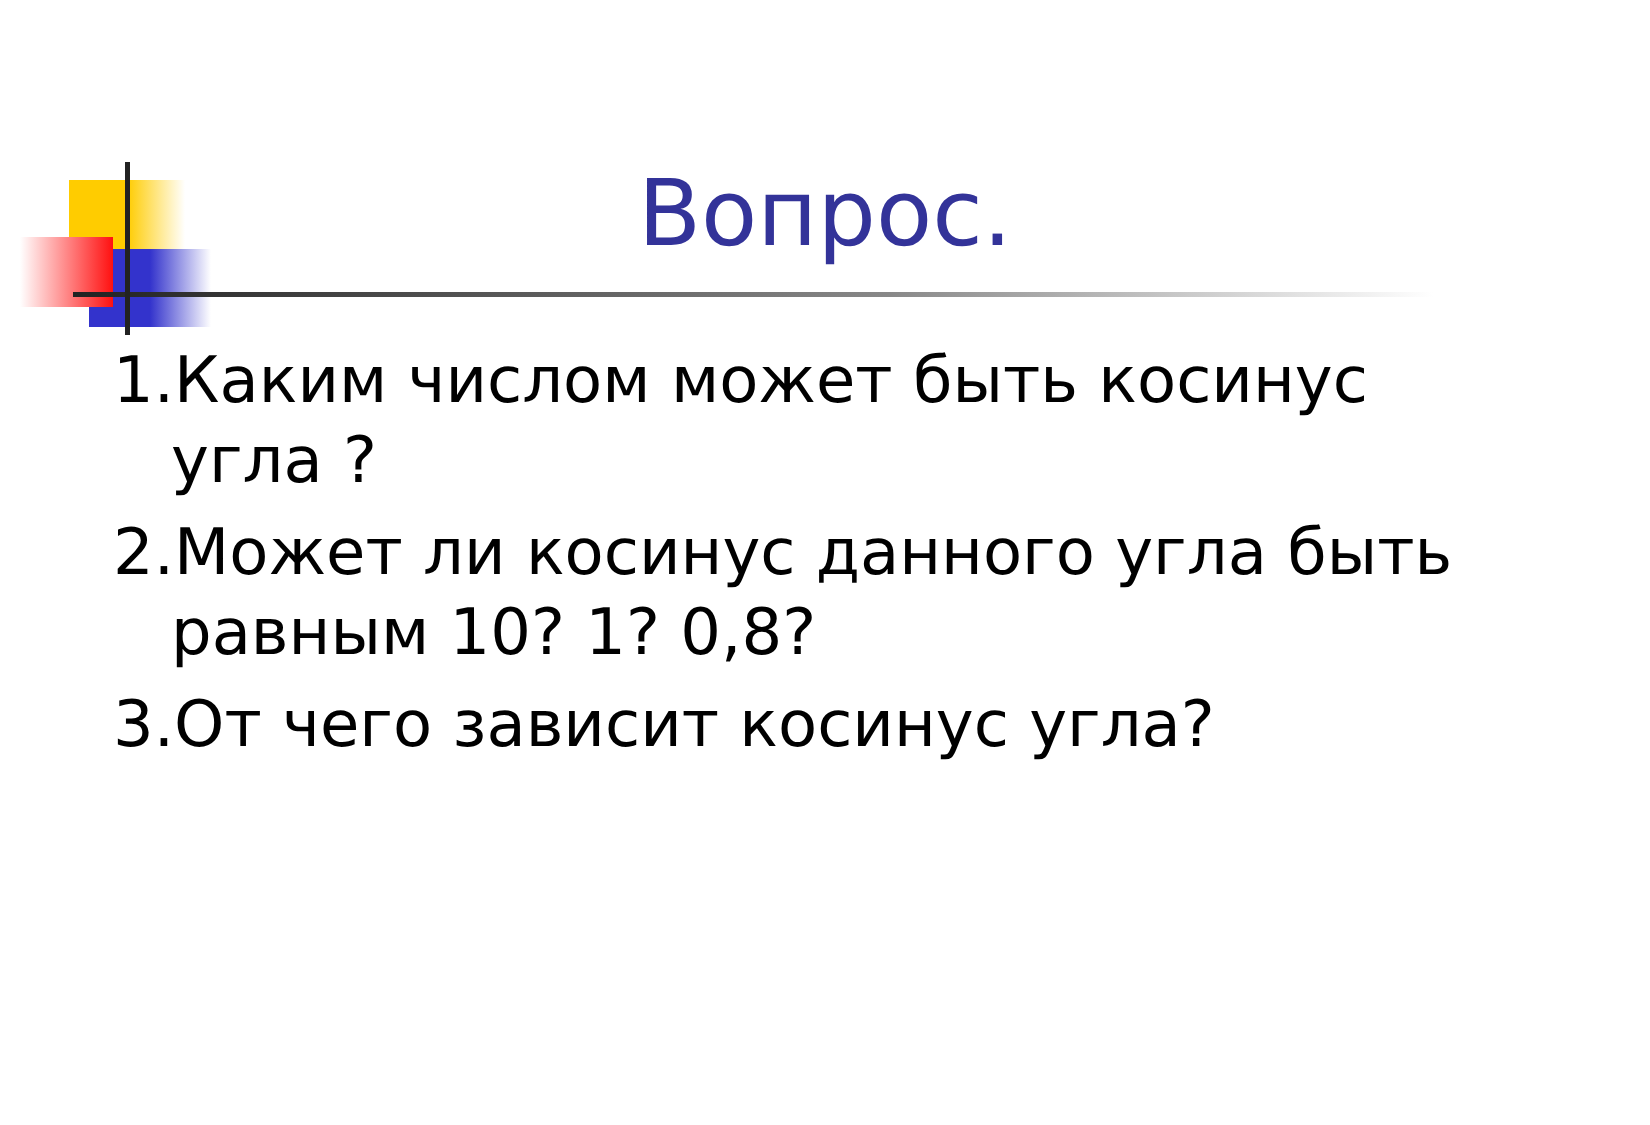Вопрос.
1.Каким числом может быть косинус угла ?
2.Может ли косинус данного угла быть равным 10? 1? 0,8?
3.От чего зависит косинус угла?